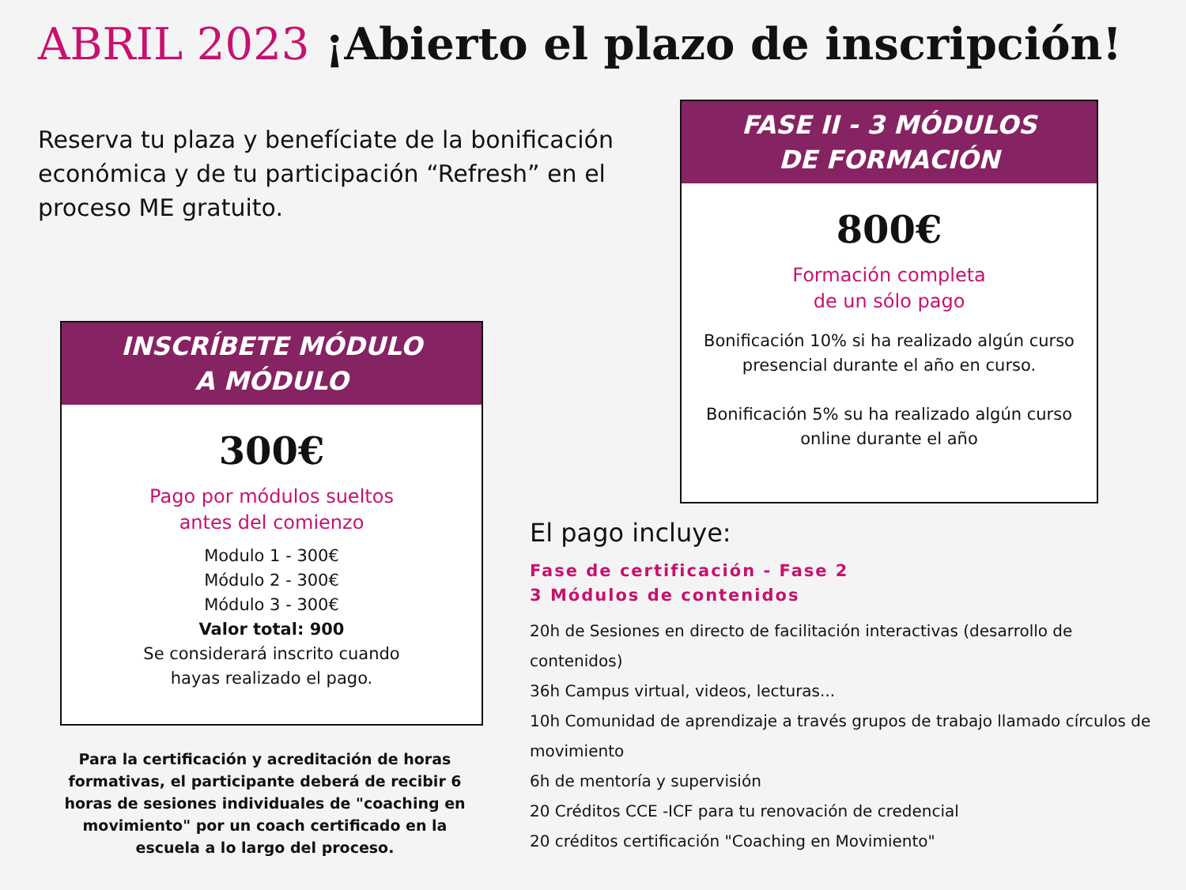ABRIL 2023 ¡Abierto el plazo de inscripción!
Reserva tu plaza y benefíciate de la bonificación económica y de tu participación “Refresh” en el proceso ME gratuito.
FASE II - 3 MÓDULOS
DE FORMACIÓN
800€
Formación completa
de un sólo pago
Bonificación 10% si ha realizado algún curso presencial durante el año en curso.
Bonificación 5% su ha realizado algún curso online durante el año
INSCRÍBETE MÓDULO
A MÓDULO
300€
Pago por módulos sueltos
antes del comienzo
Modulo 1 - 300€
Módulo 2 - 300€
Módulo 3 - 300€
Valor total: 900
Se considerará inscrito cuando
hayas realizado el pago.
Para la certificación y acreditación de horas formativas, el participante deberá de recibir 6 horas de sesiones individuales de "coaching en movimiento" por un coach certificado en la escuela a lo largo del proceso.
El pago incluye:
Fase de certificación - Fase 2
3 Módulos de contenidos
20h de Sesiones en directo de facilitación interactivas (desarrollo de contenidos)
36h Campus virtual, videos, lecturas...
10h Comunidad de aprendizaje a través grupos de trabajo llamado círculos de movimiento
6h de mentoría y supervisión
20 Créditos CCE -ICF para tu renovación de credencial
20 créditos certificación "Coaching en Movimiento"